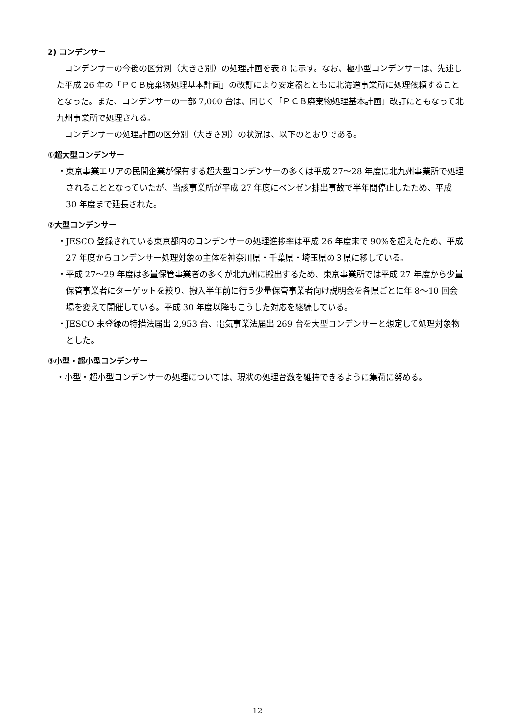2) コンデンサー
コンデンサーの今後の区分別（大きさ別）の処理計画を表 8 に示す。なお、極小型コンデンサーは、先述した平成 26 年の「ＰＣＢ廃棄物処理基本計画」の改訂により安定器とともに北海道事業所に処理依頼することとなった。また、コンデンサーの一部 7,000 台は、同じく「ＰＣＢ廃棄物処理基本計画」改訂にともなって北九州事業所で処理される。
コンデンサーの処理計画の区分別（大きさ別）の状況は、以下のとおりである。
①超大型コンデンサー
・東京事業エリアの民間企業が保有する超大型コンデンサーの多くは平成 27～28 年度に北九州事業所で処理されることとなっていたが、当該事業所が平成 27 年度にベンゼン排出事故で半年間停止したため、平成 30 年度まで延長された。
②大型コンデンサー
・JESCO 登録されている東京都内のコンデンサーの処理進捗率は平成 26 年度末で 90%を超えたため、平成 27 年度からコンデンサー処理対象の主体を神奈川県・千葉県・埼玉県の３県に移している。
・平成 27～29 年度は多量保管事業者の多くが北九州に搬出するため、東京事業所では平成 27 年度から少量保管事業者にターゲットを絞り、搬入半年前に行う少量保管事業者向け説明会を各県ごとに年 8～10 回会場を変えて開催している。平成 30 年度以降もこうした対応を継続している。
・JESCO 未登録の特措法届出 2,953 台、電気事業法届出 269 台を大型コンデンサーと想定して処理対象物とした。
③小型・超小型コンデンサー
・小型・超小型コンデンサーの処理については、現状の処理台数を維持できるように集荷に努める。
12